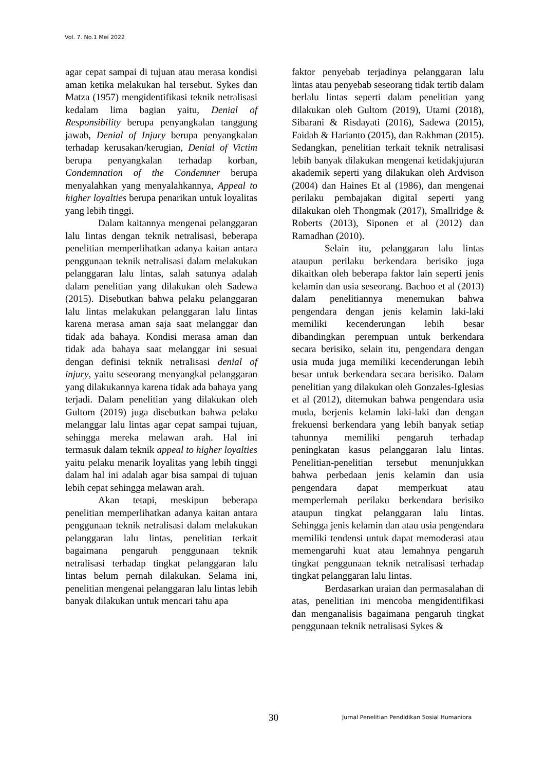Vol. 7. No.1 Mei 2022
agar cepat sampai di tujuan atau merasa kondisi aman ketika melakukan hal tersebut. Sykes dan Matza (1957) mengidentifikasi teknik netralisasi kedalam lima bagian yaitu, Denial of Responsibility berupa penyangkalan tanggung jawab, Denial of Injury berupa penyangkalan terhadap kerusakan/kerugian, Denial of Victim berupa penyangkalan terhadap korban, Condemnation of the Condemner berupa menyalahkan yang menyalahkannya, Appeal to higher loyalties berupa penarikan untuk loyalitas yang lebih tinggi.
Dalam kaitannya mengenai pelanggaran lalu lintas dengan teknik netralisasi, beberapa penelitian memperlihatkan adanya kaitan antara penggunaan teknik netralisasi dalam melakukan pelanggaran lalu lintas, salah satunya adalah dalam penelitian yang dilakukan oleh Sadewa (2015). Disebutkan bahwa pelaku pelanggaran lalu lintas melakukan pelanggaran lalu lintas karena merasa aman saja saat melanggar dan tidak ada bahaya. Kondisi merasa aman dan tidak ada bahaya saat melanggar ini sesuai dengan definisi teknik netralisasi denial of injury, yaitu seseorang menyangkal pelanggaran yang dilakukannya karena tidak ada bahaya yang terjadi. Dalam penelitian yang dilakukan oleh Gultom (2019) juga disebutkan bahwa pelaku melanggar lalu lintas agar cepat sampai tujuan, sehingga mereka melawan arah. Hal ini termasuk dalam teknik appeal to higher loyalties yaitu pelaku menarik loyalitas yang lebih tinggi dalam hal ini adalah agar bisa sampai di tujuan lebih cepat sehingga melawan arah.
Akan tetapi, meskipun beberapa penelitian memperlihatkan adanya kaitan antara penggunaan teknik netralisasi dalam melakukan pelanggaran lalu lintas, penelitian terkait bagaimana pengaruh penggunaan teknik netralisasi terhadap tingkat pelanggaran lalu lintas belum pernah dilakukan. Selama ini, penelitian mengenai pelanggaran lalu lintas lebih banyak dilakukan untuk mencari tahu apa
faktor penyebab terjadinya pelanggaran lalu lintas atau penyebab seseorang tidak tertib dalam berlalu lintas seperti dalam penelitian yang dilakukan oleh Gultom (2019), Utami (2018), Sibarani & Risdayati (2016), Sadewa (2015), Faidah & Harianto (2015), dan Rakhman (2015). Sedangkan, penelitian terkait teknik netralisasi lebih banyak dilakukan mengenai ketidakjujuran akademik seperti yang dilakukan oleh Ardvison (2004) dan Haines Et al (1986), dan mengenai perilaku pembajakan digital seperti yang dilakukan oleh Thongmak (2017), Smallridge & Roberts (2013), Siponen et al (2012) dan Ramadhan (2010).
Selain itu, pelanggaran lalu lintas ataupun perilaku berkendara berisiko juga dikaitkan oleh beberapa faktor lain seperti jenis kelamin dan usia seseorang. Bachoo et al (2013) dalam penelitiannya menemukan bahwa pengendara dengan jenis kelamin laki-laki memiliki kecenderungan lebih besar dibandingkan perempuan untuk berkendara secara berisiko, selain itu, pengendara dengan usia muda juga memiliki kecenderungan lebih besar untuk berkendara secara berisiko. Dalam penelitian yang dilakukan oleh Gonzales-Iglesias et al (2012), ditemukan bahwa pengendara usia muda, berjenis kelamin laki-laki dan dengan frekuensi berkendara yang lebih banyak setiap tahunnya memiliki pengaruh terhadap peningkatan kasus pelanggaran lalu lintas. Penelitian-penelitian tersebut menunjukkan bahwa perbedaan jenis kelamin dan usia pengendara dapat memperkuat atau memperlemah perilaku berkendara berisiko ataupun tingkat pelanggaran lalu lintas. Sehingga jenis kelamin dan atau usia pengendara memiliki tendensi untuk dapat memoderasi atau memengaruhi kuat atau lemahnya pengaruh tingkat penggunaan teknik netralisasi terhadap tingkat pelanggaran lalu lintas.
Berdasarkan uraian dan permasalahan di atas, penelitian ini mencoba mengidentifikasi dan menganalisis bagaimana pengaruh tingkat penggunaan teknik netralisasi Sykes &
30 Jurnal Penelitian Pendidikan Sosial Humaniora